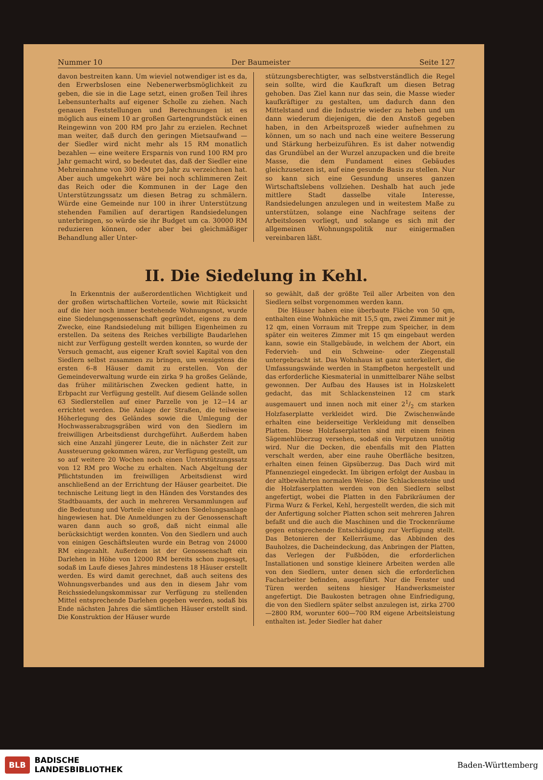Nummer 10 Der Baumeister Seite 127
davon bestreiten kann. Um wieviel notwendiger ist es da, den Erwerbslosen eine Nebenerwerbsmöglichkeit zu geben, die sie in die Lage setzt, einen großen Teil ihres Lebensunterhalts auf eigener Scholle zu ziehen. Nach genauen Feststellungen und Berechnungen ist es möglich aus einem 10 ar großen Gartengrundstück einen Reingewinn von 200 RM pro Jahr zu erzielen. Rechnet man weiter, daß durch den geringen Mietsaufwand — der Siedler wird nicht mehr als 15 RM monatlich bezahlen — eine weitere Ersparnis von rund 100 RM pro Jahr gemacht wird, so bedeutet das, daß der Siedler eine Mehreinnahme von 300 RM pro Jahr zu verzeichnen hat. Aber auch umgekehrt wäre bei noch schlimmeren Zeit das Reich oder die Kommunen in der Lage den Unterstützungssatz um diesen Betrag zu schmälern. Würde eine Gemeinde nur 100 in ihrer Unterstützung stehenden Familien auf derartigen Randsiedelungen unterbringen, so würde sie ihr Budget um ca. 30000 RM reduzieren können, oder aber bei gleichmäßiger Behandlung aller Unter-
stützungsberechtigter, was selbstverständlich die Regel sein sollte, wird die Kaufkraft um diesen Betrag gehoben. Das Ziel kann nur das sein, die Masse wieder kaufkräftiger zu gestalten, um dadurch dann den Mittelstand und die Industrie wieder zu heben und um dann wiederum diejenigen, die den Anstoß gegeben haben, in den Arbeitsprozeß wieder aufnehmen zu können, um so nach und nach eine weitere Besserung und Stärkung herbeizuführen. Es ist daher notwendig das Grundübel an der Wurzel anzupacken und die breite Masse, die dem Fundament eines Gebäudes gleichzusetzen ist, auf eine gesunde Basis zu stellen. Nur so kann sich eine Gesundung unseres ganzen Wirtschaftslebens vollziehen. Deshalb hat auch jede mittlere Stadt dasselbe vitale Interesse, Randsiedelungen anzulegen und in weitestem Maße zu unterstützen, solange eine Nachfrage seitens der Arbeitslosen vorliegt, und solange es sich mit der allgemeinen Wohnungspolitik nur einigermaßen vereinbaren läßt.
II. Die Siedelung in Kehl.
In Erkenntnis der außerordentlichen Wichtigkeit und der großen wirtschaftlichen Vorteile, sowie mit Rücksicht auf die hier noch immer bestehende Wohnungsnot, wurde eine Siedelungsgenossenschaft gegründet, eigens zu dem Zwecke, eine Randsiedelung mit billigen Eigenheimen zu erstellen. Da seitens des Reiches verbilligte Baudarlehen nicht zur Verfügung gestellt werden konnten, so wurde der Versuch gemacht, aus eigener Kraft soviel Kapital von den Siedlern selbst zusammen zu bringen, um wenigstens die ersten 6–8 Häuser damit zu erstellen. Von der Gemeindeverwaltung wurde ein zirka 9 ha großes Gelände, das früher militärischen Zwecken gedient hatte, in Erbpacht zur Verfügung gestellt. Auf diesem Gelände sollen 63 Siedlerstellen auf einer Parzelle von je 12—14 ar errichtet werden. Die Anlage der Straßen, die teilweise Höherlegung des Geländes sowie die Umlegung der Hochwasserabzugsgräben wird von den Siedlern im freiwilligen Arbeitsdienst durchgeführt. Außerdem haben sich eine Anzahl jüngerer Leute, die in nächster Zeit zur Aussteuerung gekommen wären, zur Verfügung gestellt, um so auf weitere 20 Wochen noch einen Unterstützungssatz von 12 RM pro Woche zu erhalten. Nach Abgeltung der Pflichtstunden im freiwilligen Arbeitsdienst wird anschließend an der Errichtung der Häuser gearbeitet. Die technische Leitung liegt in den Händen des Vorstandes des Stadtbauamts, der auch in mehreren Versammlungen auf die Bedeutung und Vorteile einer solchen Siedelungsanlage hingewiesen hat. Die Anmeldungen zu der Genossenschaft waren dann auch so groß, daß nicht einmal alle berücksichtigt werden konnten. Von den Siedlern und auch von einigen Geschäftsleuten wurde ein Betrag von 24000 RM eingezahlt. Außerdem ist der Genossenschaft ein Darlehen in Höhe von 12000 RM bereits schon zugesagt, sodaß im Laufe dieses Jahres mindestens 18 Häuser erstellt werden. Es wird damit gerechnet, daß auch seitens des Wohnungsverbandes und aus den in diesem Jahr vom Reichssiedelungskommissar zur Verfügung zu stellenden Mittel entsprechende Darlehen gegeben werden, sodaß bis Ende nächsten Jahres die sämtlichen Häuser erstellt sind. Die Konstruktion der Häuser wurde
so gewählt, daß der größte Teil aller Arbeiten von den Siedlern selbst vorgenommen werden kann.
Die Häuser haben eine überbaute Fläche von 50 qm, enthalten eine Wohnküche mit 15,5 qm, zwei Zimmer mit je 12 qm, einen Vorraum mit Treppe zum Speicher, in dem später ein weiteres Zimmer mit 15 qm eingebaut werden kann, sowie ein Stallgebäude, in welchem der Abort, ein Federvieh- und ein Schweine- oder Ziegenstall untergebracht ist. Das Wohnhaus ist ganz unterkellert, die Umfassungswände werden in Stampfbeton hergestellt und das erforderliche Kiesmaterial in unmittelbarer Nähe selbst gewonnen. Der Aufbau des Hauses ist in Holzskelett gedacht, das mit Schlackensteinen 12 cm stark ausgemauert und innen noch mit einer 21/2 cm starken Holzfaserplatte verkleidet wird. Die Zwischenwände erhalten eine beiderseitige Verkleidung mit denselben Platten. Diese Holzfaserplatten sind mit einem feinen Sägemehlüberzug versehen, sodaß ein Verputzen unnötig wird. Nur die Decken, die ebenfalls mit den Platten verschalt werden, aber eine rauhe Oberfläche besitzen, erhalten einen feinen Gipsüberzug. Das Dach wird mit Pfannenziegel eingedeckt. Im übrigen erfolgt der Ausbau in der altbewährten normalen Weise. Die Schlackensteine und die Holzfaserplatten werden von den Siedlern selbst angefertigt, wobei die Platten in den Fabrikräumen der Firma Wurz & Ferkel, Kehl, hergestellt werden, die sich mit der Anfertigung solcher Platten schon seit mehreren Jahren befaßt und die auch die Maschinen und die Trockenräume gegen entsprechende Entschädigung zur Verfügung stellt. Das Betonieren der Kellerräume, das Abbinden des Bauholzes, die Dacheindeckung, das Anbringen der Platten, das Verlegen der Fußböden, die erforderlichen Installationen und sonstige kleinere Arbeiten werden alle von den Siedlern, unter denen sich die erforderlichen Facharbeiter befinden, ausgeführt. Nur die Fenster und Türen werden seitens hiesiger Handwerksmeister angefertigt. Die Baukosten betragen ohne Einfriedigung, die von den Siedlern später selbst anzulegen ist, zirka 2700—2800 RM, worunter 600—700 RM eigene Arbeitsleistung enthalten ist. Jeder Siedler hat daher
BLB BADISCHE
LANDESBIBLIOTHEK
Baden-Württemberg